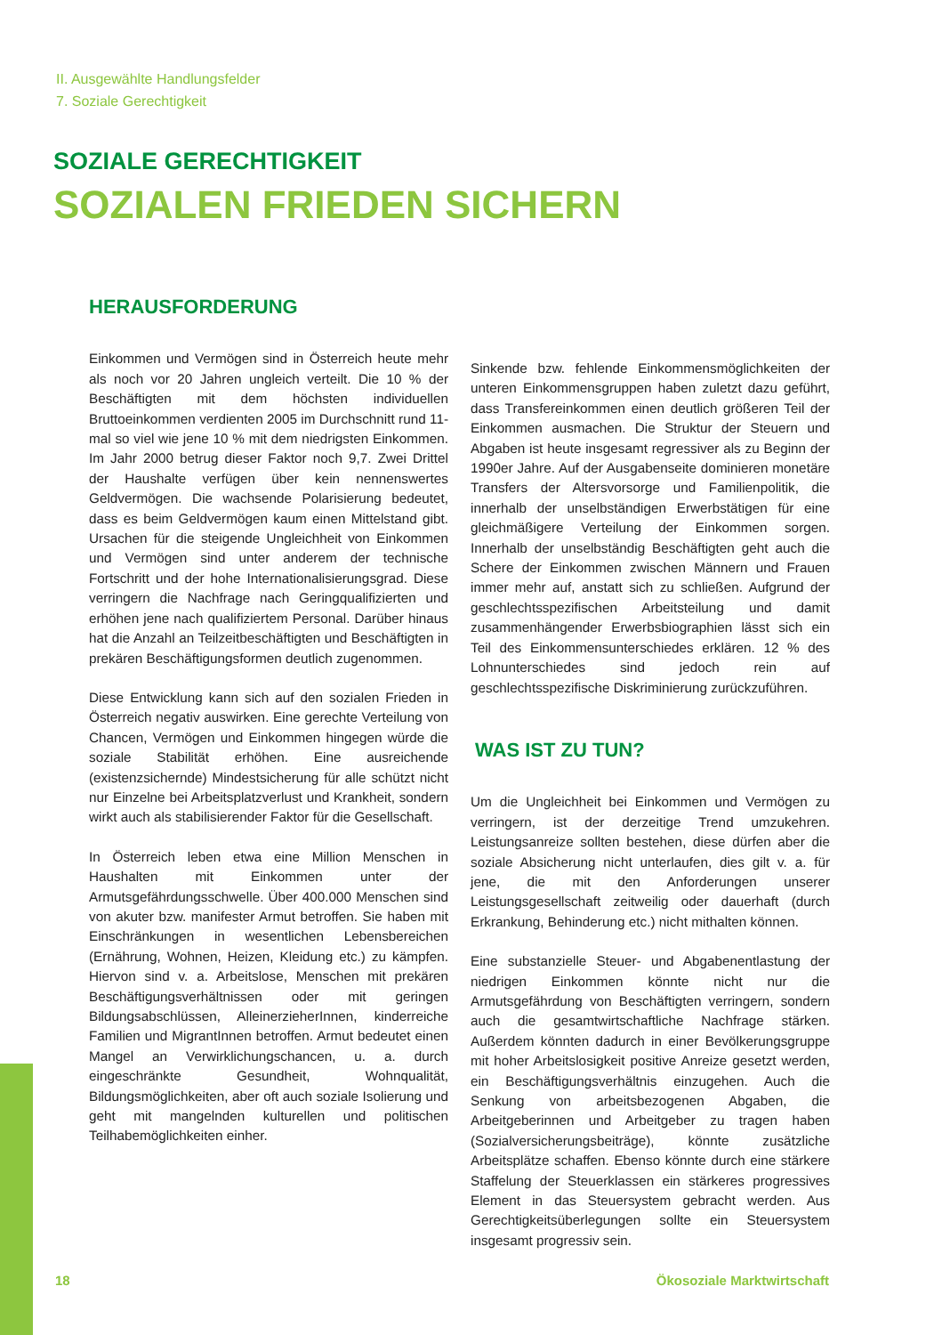II. Ausgewählte Handlungsfelder
7. Soziale Gerechtigkeit
SOZIALE GERECHTIGKEIT
SOZIALEN FRIEDEN SICHERN
HERAUSFORDERUNG
Einkommen und Vermögen sind in Österreich heute mehr als noch vor 20 Jahren ungleich verteilt. Die 10 % der Beschäftigten mit dem höchsten individuellen Bruttoeinkommen verdienten 2005 im Durchschnitt rund 11-mal so viel wie jene 10 % mit dem niedrigsten Einkommen. Im Jahr 2000 betrug dieser Faktor noch 9,7. Zwei Drittel der Haushalte verfügen über kein nennenswertes Geldvermögen. Die wachsende Polarisierung bedeutet, dass es beim Geldvermögen kaum einen Mittelstand gibt. Ursachen für die steigende Ungleichheit von Einkommen und Vermögen sind unter anderem der technische Fortschritt und der hohe Internationalisierungsgrad. Diese verringern die Nachfrage nach Geringqualifizierten und erhöhen jene nach qualifiziertem Personal. Darüber hinaus hat die Anzahl an Teilzeitbeschäftigten und Beschäftigten in prekären Beschäftigungsformen deutlich zugenommen.
Diese Entwicklung kann sich auf den sozialen Frieden in Österreich negativ auswirken. Eine gerechte Verteilung von Chancen, Vermögen und Einkommen hingegen würde die soziale Stabilität erhöhen. Eine ausreichende (existenzsichernde) Mindestsicherung für alle schützt nicht nur Einzelne bei Arbeitsplatzverlust und Krankheit, sondern wirkt auch als stabilisierender Faktor für die Gesellschaft.
In Österreich leben etwa eine Million Menschen in Haushalten mit Einkommen unter der Armutsgefährdungsschwelle. Über 400.000 Menschen sind von akuter bzw. manifester Armut betroffen. Sie haben mit Einschränkungen in wesentlichen Lebensbereichen (Ernährung, Wohnen, Heizen, Kleidung etc.) zu kämpfen. Hiervon sind v. a. Arbeitslose, Menschen mit prekären Beschäftigungsverhältnissen oder mit geringen Bildungsabschlüssen, AlleinerzieherInnen, kinderreiche Familien und MigrantInnen betroffen. Armut bedeutet einen Mangel an Verwirklichungschancen, u. a. durch eingeschränkte Gesundheit, Wohnqualität, Bildungsmöglichkeiten, aber oft auch soziale Isolierung und geht mit mangelnden kulturellen und politischen Teilhabemöglichkeiten einher.
Sinkende bzw. fehlende Einkommensmöglichkeiten der unteren Einkommensgruppen haben zuletzt dazu geführt, dass Transfereinkommen einen deutlich größeren Teil der Einkommen ausmachen. Die Struktur der Steuern und Abgaben ist heute insgesamt regressiver als zu Beginn der 1990er Jahre. Auf der Ausgabenseite dominieren monetäre Transfers der Altersvorsorge und Familienpolitik, die innerhalb der unselbständigen Erwerbstätigen für eine gleichmäßigere Verteilung der Einkommen sorgen. Innerhalb der unselbständig Beschäftigten geht auch die Schere der Einkommen zwischen Männern und Frauen immer mehr auf, anstatt sich zu schließen. Aufgrund der geschlechtsspezifischen Arbeitsteilung und damit zusammenhängender Erwerbsbiographien lässt sich ein Teil des Einkommensunterschiedes erklären. 12 % des Lohnunterschiedes sind jedoch rein auf geschlechtsspezifische Diskriminierung zurückzuführen.
WAS IST ZU TUN?
Um die Ungleichheit bei Einkommen und Vermögen zu verringern, ist der derzeitige Trend umzukehren. Leistungsanreize sollten bestehen, diese dürfen aber die soziale Absicherung nicht unterlaufen, dies gilt v. a. für jene, die mit den Anforderungen unserer Leistungsgesellschaft zeitweilig oder dauerhaft (durch Erkrankung, Behinderung etc.) nicht mithalten können.
Eine substanzielle Steuer- und Abgabenentlastung der niedrigen Einkommen könnte nicht nur die Armutsgefährdung von Beschäftigten verringern, sondern auch die gesamtwirtschaftliche Nachfrage stärken. Außerdem könnten dadurch in einer Bevölkerungsgruppe mit hoher Arbeitslosigkeit positive Anreize gesetzt werden, ein Beschäftigungsverhältnis einzugehen. Auch die Senkung von arbeitsbezogenen Abgaben, die Arbeitgeberinnen und Arbeitgeber zu tragen haben (Sozialversicherungsbeiträge), könnte zusätzliche Arbeitsplätze schaffen. Ebenso könnte durch eine stärkere Staffelung der Steuerklassen ein stärkeres progressives Element in das Steuersystem gebracht werden. Aus Gerechtigkeitsüberlegungen sollte ein Steuersystem insgesamt progressiv sein.
18 Ökosoziale Marktwirtschaft